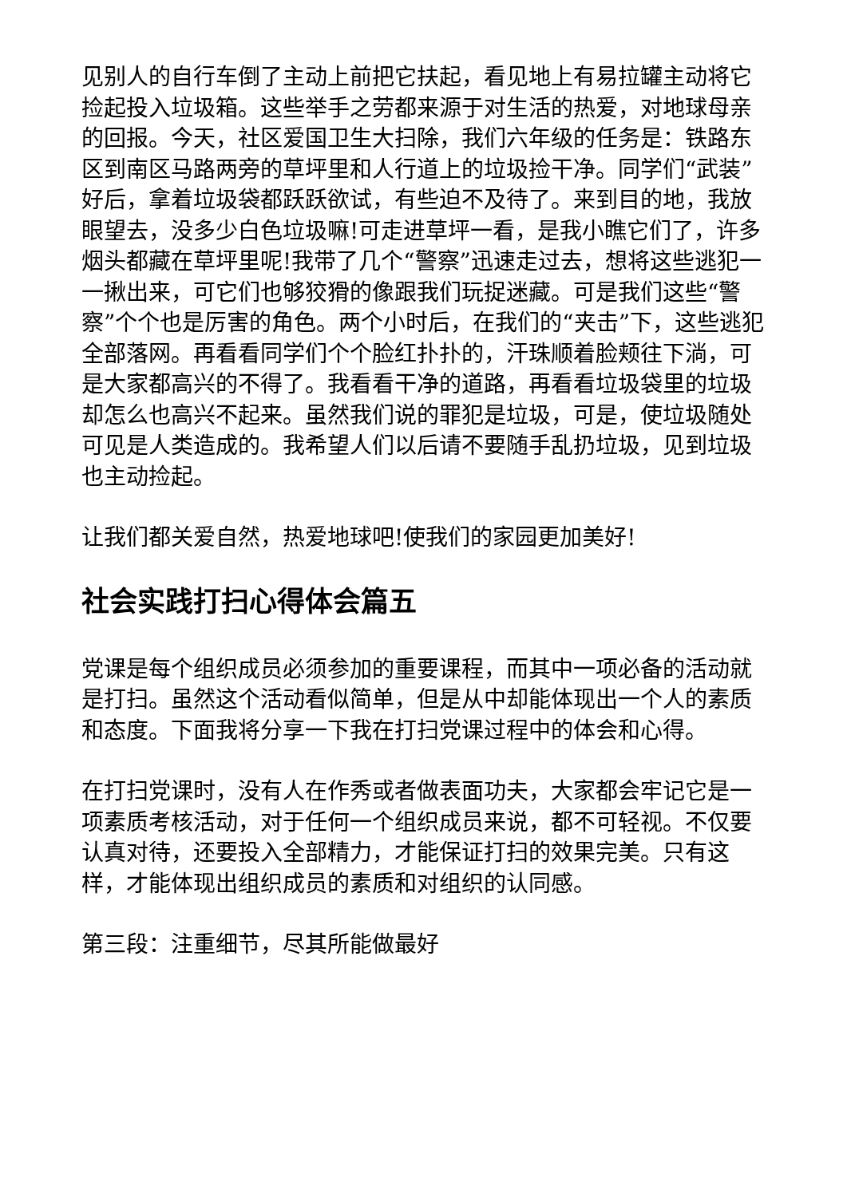见别人的自行车倒了主动上前把它扶起，看见地上有易拉罐主动将它捡起投入垃圾箱。这些举手之劳都来源于对生活的热爱，对地球母亲的回报。今天，社区爱国卫生大扫除，我们六年级的任务是：铁路东区到南区马路两旁的草坪里和人行道上的垃圾捡干净。同学们“武装”好后，拿着垃圾袋都跃跃欲试，有些迫不及待了。来到目的地，我放眼望去，没多少白色垃圾嘛!可走进草坪一看，是我小瞧它们了，许多烟头都藏在草坪里呢!我带了几个“警察”迅速走过去，想将这些逃犯一一揪出来，可它们也够狡猾的像跟我们玩捉迷藏。可是我们这些“警察”个个也是厉害的角色。两个小时后，在我们的“夹击”下，这些逃犯全部落网。再看看同学们个个脸红扑扑的，汗珠顺着脸颊往下淌，可是大家都高兴的不得了。我看看干净的道路，再看看垃圾袋里的垃圾却怎么也高兴不起来。虽然我们说的罪犯是垃圾，可是，使垃圾随处可见是人类造成的。我希望人们以后请不要随手乱扔垃圾，见到垃圾也主动捡起。
让我们都关爱自然，热爱地球吧!使我们的家园更加美好!
社会实践打扫心得体会篇五
党课是每个组织成员必须参加的重要课程，而其中一项必备的活动就是打扫。虽然这个活动看似简单，但是从中却能体现出一个人的素质和态度。下面我将分享一下我在打扫党课过程中的体会和心得。
在打扫党课时，没有人在作秀或者做表面功夫，大家都会牢记它是一项素质考核活动，对于任何一个组织成员来说，都不可轻视。不仅要认真对待，还要投入全部精力，才能保证打扫的效果完美。只有这样，才能体现出组织成员的素质和对组织的认同感。
第三段：注重细节，尽其所能做最好